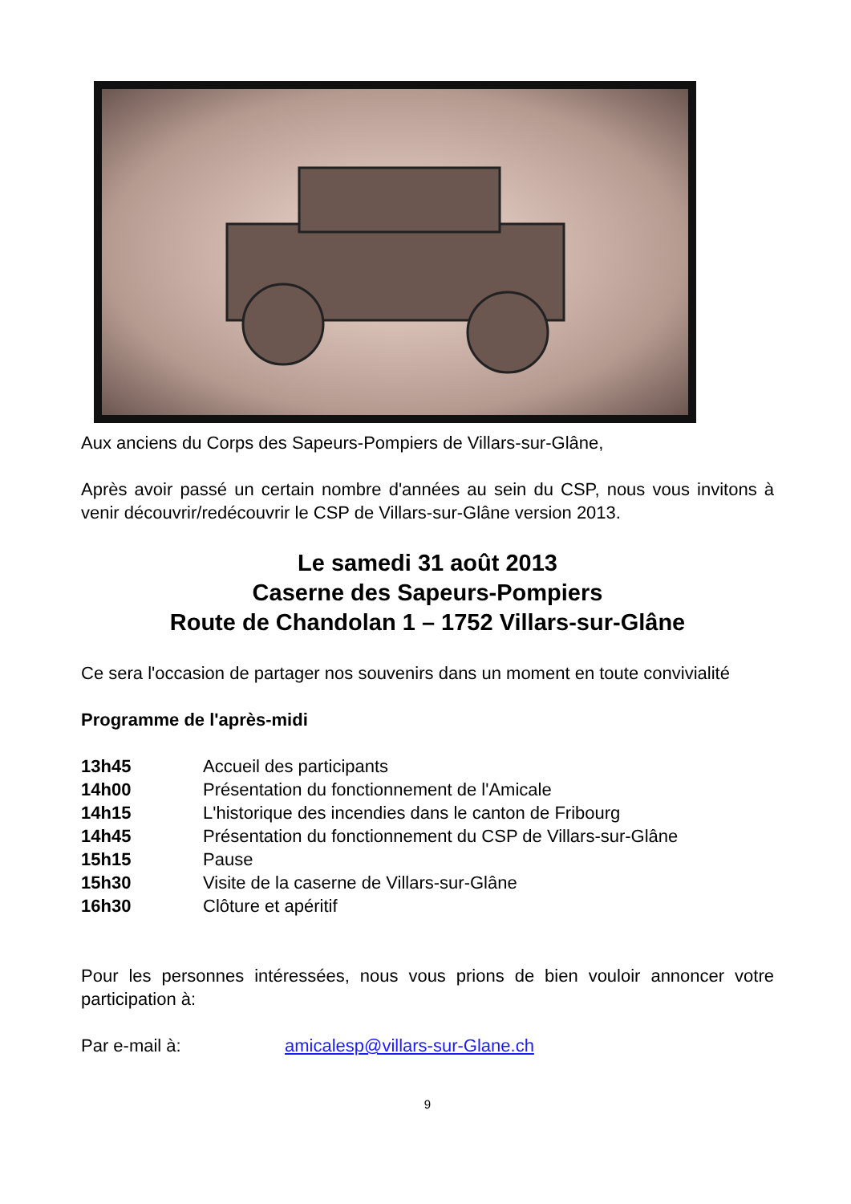Aux anciens du Corps des Sapeurs-Pompiers de Villars-sur-Glâne,
Après avoir passé un certain nombre d'années au sein du CSP, nous vous invitons à venir découvrir/redécouvrir le CSP de Villars-sur-Glâne version 2013.
Le samedi 31 août 2013
Caserne des Sapeurs-Pompiers
Route de Chandolan 1 – 1752 Villars-sur-Glâne
Ce sera l'occasion de partager nos souvenirs dans un moment en toute convivialité
Programme de l'après-midi
| 13h45 | Accueil des participants |
| 14h00 | Présentation du fonctionnement de l'Amicale |
| 14h15 | L'historique des incendies dans le canton de Fribourg |
| 14h45 | Présentation du fonctionnement du CSP de Villars-sur-Glâne |
| 15h15 | Pause |
| 15h30 | Visite de la caserne de Villars-sur-Glâne |
| 16h30 | Clôture et apéritif |
Pour les personnes intéressées, nous vous prions de bien vouloir annoncer votre participation à:
| Par e-mail à: | amicalesp@villars-sur-Glane.ch |
9